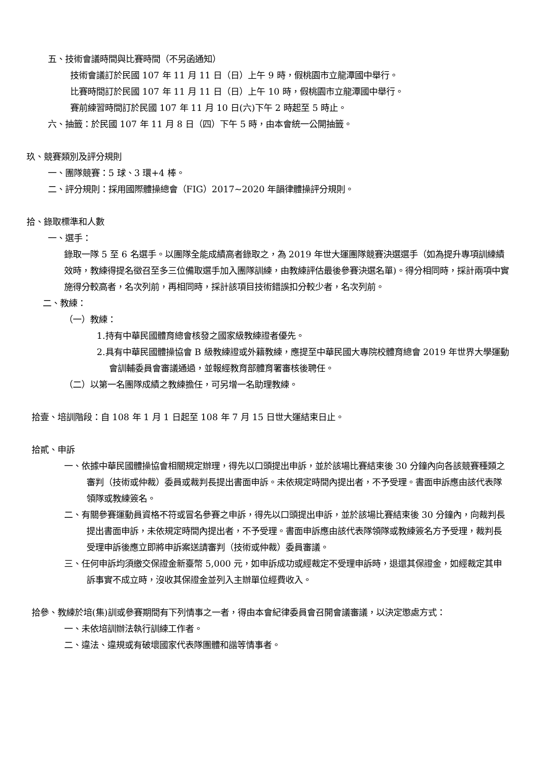五、技術會議時間與比賽時間（不另函通知）
技術會議訂於民國 107 年 11 月 11 日（日）上午 9 時，假桃園市立龍潭國中舉行。
比賽時間訂於民國 107 年 11 月 11 日（日）上午 10 時，假桃園市立龍潭國中舉行。
賽前練習時間訂於民國 107 年 11 月 10 日(六)下午 2 時起至 5 時止。
六、抽籤：於民國 107 年 11 月 8 日（四）下午 5 時，由本會統一公開抽籤。
玖、競賽類別及評分規則
一、團隊競賽：5 球、3 環+4 棒。
二、評分規則：採用國際體操總會（FIG）2017~2020 年韻律體操評分規則。
拾、錄取標準和人數
一、選手：
錄取一隊 5 至 6 名選手。以團隊全能成績高者錄取之，為 2019 年世大運團隊競賽決選選手（如為提升專項訓練績效時，教練得提名徵召至多三位備取選手加入團隊訓練，由教練評估最後參賽決選名單)。得分相同時，採計兩項中實施得分較高者，名次列前，再相同時，採計該項目技術錯誤扣分較少者，名次列前。
二、教練：
（一）教練：
1.持有中華民國體育總會核發之國家級教練證者優先。
2.具有中華民國體操協會 B 級教練證或外籍教練，應提至中華民國大專院校體育總會 2019 年世界大學運動會訓輔委員會審議通過，並報經教育部體育署審核後聘任。
（二）以第一名團隊成績之教練擔任，可另增一名助理教練。
拾壹、培訓階段：自 108 年 1 月 1 日起至 108 年 7 月 15 日世大運結束日止。
拾貳、申訴
一、依據中華民國體操協會相關規定辦理，得先以口頭提出申訴，並於該場比賽結束後 30 分鐘內向各該競賽種類之審判（技術或仲裁）委員或裁判長提出書面申訴。未依規定時間內提出者，不予受理。書面申訴應由該代表隊領隊或教練簽名。
二、有關參賽運動員資格不符或冒名參賽之申訴，得先以口頭提出申訴，並於該場比賽結束後 30 分鐘內，向裁判長提出書面申訴，未依規定時間內提出者，不予受理。書面申訴應由該代表隊領隊或教練簽名方予受理，裁判長受理申訴後應立即將申訴案送請審判（技術或仲裁）委員審議。
三、任何申訴均須繳交保證金新臺幣 5,000 元，如申訴成功或經裁定不受理申訴時，退還其保證金，如經裁定其申訴事實不成立時，沒收其保證金並列入主辦單位經費收入。
拾參、教練於培(集)訓或參賽期間有下列情事之一者，得由本會紀律委員會召開會議審議，以決定懲處方式：
一、未依培訓辦法執行訓練工作者。
二、違法、違規或有破壞國家代表隊團體和諧等情事者。